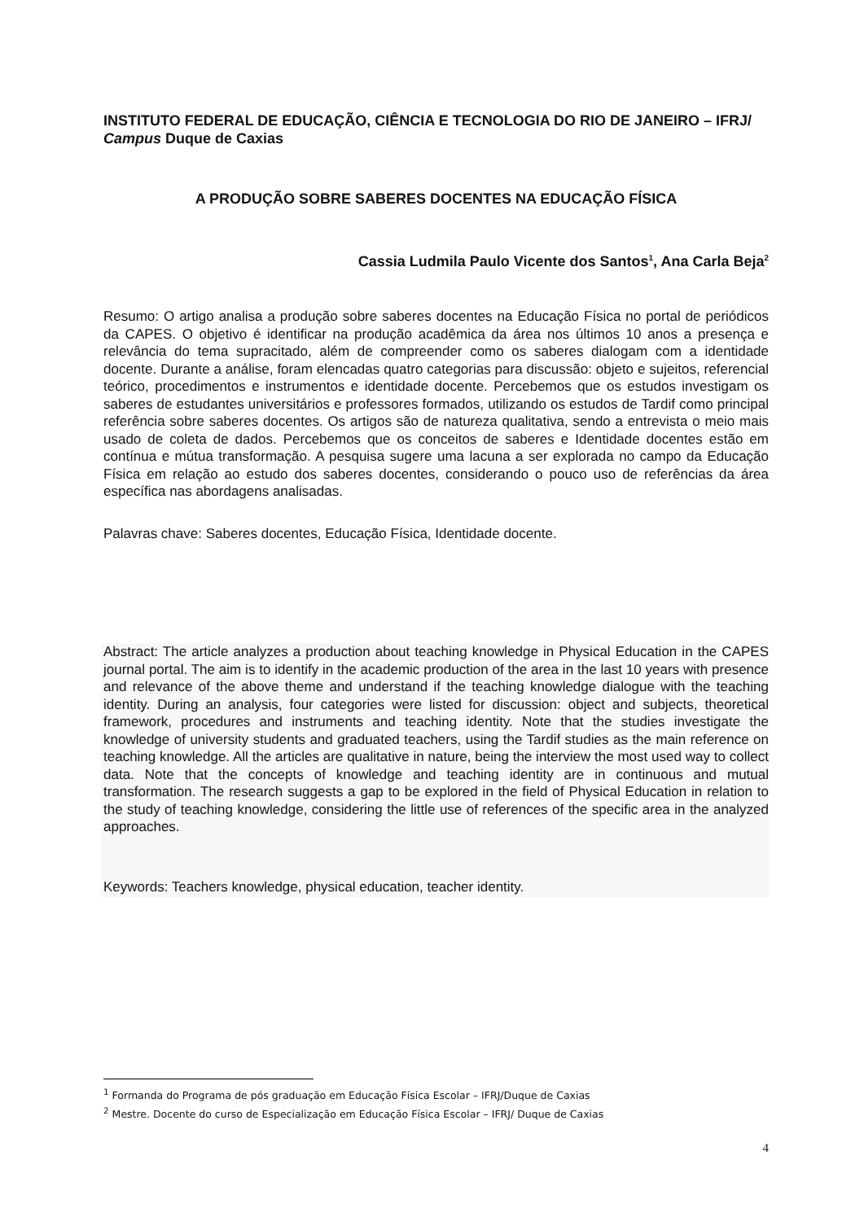INSTITUTO FEDERAL DE EDUCAÇÃO, CIÊNCIA E TECNOLOGIA DO RIO DE JANEIRO – IFRJ/ Campus Duque de Caxias
A PRODUÇÃO SOBRE SABERES DOCENTES NA EDUCAÇÃO FÍSICA
Cassia Ludmila Paulo Vicente dos Santos<sup>1</sup>, Ana Carla Beja<sup>2</sup>
Resumo: O artigo analisa a produção sobre saberes docentes na Educação Física no portal de periódicos da CAPES. O objetivo é identificar na produção acadêmica da área nos últimos 10 anos a presença e relevância do tema supracitado, além de compreender como os saberes dialogam com a identidade docente. Durante a análise, foram elencadas quatro categorias para discussão: objeto e sujeitos, referencial teórico, procedimentos e instrumentos e identidade docente. Percebemos que os estudos investigam os saberes de estudantes universitários e professores formados, utilizando os estudos de Tardif como principal referência sobre saberes docentes. Os artigos são de natureza qualitativa, sendo a entrevista o meio mais usado de coleta de dados. Percebemos que os conceitos de saberes e Identidade docentes estão em contínua e mútua transformação. A pesquisa sugere uma lacuna a ser explorada no campo da Educação Física em relação ao estudo dos saberes docentes, considerando o pouco uso de referências da área específica nas abordagens analisadas.
Palavras chave: Saberes docentes, Educação Física, Identidade docente.
Abstract: The article analyzes a production about teaching knowledge in Physical Education in the CAPES journal portal. The aim is to identify in the academic production of the area in the last 10 years with presence and relevance of the above theme and understand if the teaching knowledge dialogue with the teaching identity. During an analysis, four categories were listed for discussion: object and subjects, theoretical framework, procedures and instruments and teaching identity. Note that the studies investigate the knowledge of university students and graduated teachers, using the Tardif studies as the main reference on teaching knowledge. All the articles are qualitative in nature, being the interview the most used way to collect data. Note that the concepts of knowledge and teaching identity are in continuous and mutual transformation. The research suggests a gap to be explored in the field of Physical Education in relation to the study of teaching knowledge, considering the little use of references of the specific area in the analyzed approaches.
Keywords: Teachers knowledge, physical education, teacher identity.
<sup>1</sup> Formanda do Programa de pós graduação em Educação Física Escolar – IFRJ/Duque de Caxias
<sup>2</sup> Mestre. Docente do curso de Especialização em Educação Física Escolar – IFRJ/ Duque de Caxias
4